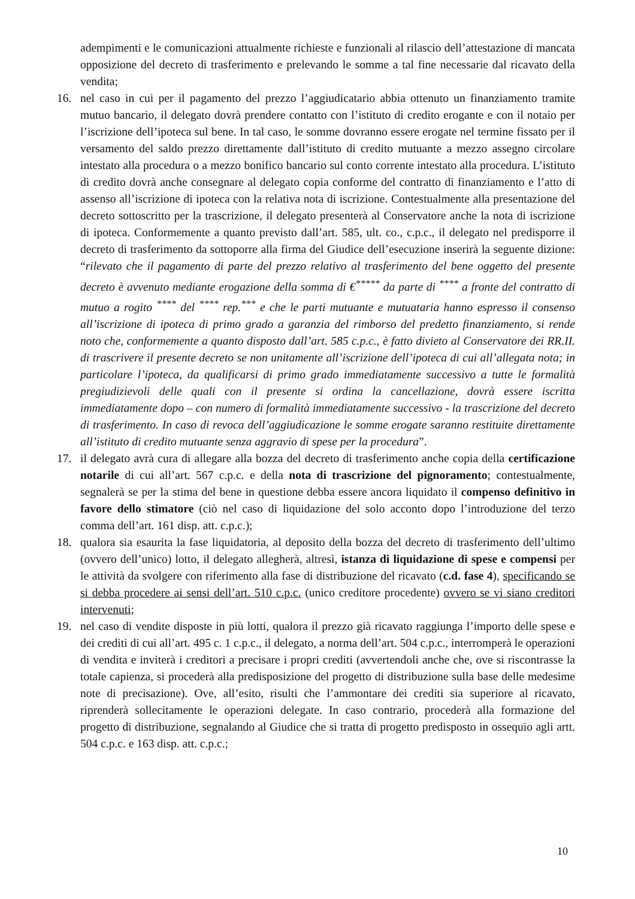adempimenti e le comunicazioni attualmente richieste e funzionali al rilascio dell’attestazione di mancata opposizione del decreto di trasferimento e prelevando le somme a tal fine necessarie dal ricavato della vendita;
16. nel caso in cui per il pagamento del prezzo l’aggiudicatario abbia ottenuto un finanziamento tramite mutuo bancario, il delegato dovrà prendere contatto con l’istituto di credito erogante e con il notaio per l’iscrizione dell’ipoteca sul bene. In tal caso, le somme dovranno essere erogate nel termine fissato per il versamento del saldo prezzo direttamente dall’istituto di credito mutuante a mezzo assegno circolare intestato alla procedura o a mezzo bonifico bancario sul conto corrente intestato alla procedura. L’istituto di credito dovrà anche consegnare al delegato copia conforme del contratto di finanziamento e l’atto di assenso all’iscrizione di ipoteca con la relativa nota di iscrizione. Contestualmente alla presentazione del decreto sottoscritto per la trascrizione, il delegato presenterà al Conservatore anche la nota di iscrizione di ipoteca. Conformemente a quanto previsto dall’art. 585, ult. co., c.p.c., il delegato nel predisporre il decreto di trasferimento da sottoporre alla firma del Giudice dell’esecuzione inserirà la seguente dizione: “rilevato che il pagamento di parte del prezzo relativo al trasferimento del bene oggetto del presente decreto è avvenuto mediante erogazione della somma di €<sup>*****</sup> da parte di <sup>****</sup> a fronte del contratto di mutuo a rogito <sup>****</sup> del <sup>****</sup> rep.<sup>***</sup> e che le parti mutuante e mutuataria hanno espresso il consenso all’iscrizione di ipoteca di primo grado a garanzia del rimborso del predetto finanziamento, si rende noto che, conformemente a quanto disposto dall’art. 585 c.p.c., è fatto divieto al Conservatore dei RR.II. di trascrivere il presente decreto se non unitamente all’iscrizione dell’ipoteca di cui all’allegata nota; in particolare l’ipoteca, da qualificarsi di primo grado immediatamente successivo a tutte le formalità pregiudizievoli delle quali con il presente si ordina la cancellazione, dovrà essere iscritta immediatamente dopo – con numero di formalità immediatamente successivo - la trascrizione del decreto di trasferimento. In caso di revoca dell’aggiudicazione le somme erogate saranno restituite direttamente all’istituto di credito mutuante senza aggravio di spese per la procedura”.
17. il delegato avrà cura di allegare alla bozza del decreto di trasferimento anche copia della certificazione notarile di cui all’art. 567 c.p.c. e della nota di trascrizione del pignoramento; contestualmente, segnalerà se per la stima del bene in questione debba essere ancora liquidato il compenso definitivo in favore dello stimatore (ciò nel caso di liquidazione del solo acconto dopo l’introduzione del terzo comma dell’art. 161 disp. att. c.p.c.);
18. qualora sia esaurita la fase liquidatoria, al deposito della bozza del decreto di trasferimento dell’ultimo (ovvero dell’unico) lotto, il delegato allegherà, altresì, istanza di liquidazione di spese e compensi per le attività da svolgere con riferimento alla fase di distribuzione del ricavato (c.d. fase 4), specificando se si debba procedere ai sensi dell’art. 510 c.p.c. (unico creditore procedente) ovvero se vi siano creditori intervenuti;
19. nel caso di vendite disposte in più lotti, qualora il prezzo già ricavato raggiunga l’importo delle spese e dei crediti di cui all’art. 495 c. 1 c.p.c., il delegato, a norma dell’art. 504 c.p.c., interromperà le operazioni di vendita e inviterà i creditori a precisare i propri crediti (avvertendoli anche che, ove si riscontrasse la totale capienza, si procederà alla predisposizione del progetto di distribuzione sulla base delle medesime note di precisazione). Ove, all’esito, risulti che l’ammontare dei crediti sia superiore al ricavato, riprenderà sollecitamente le operazioni delegate. In caso contrario, procederà alla formazione del progetto di distribuzione, segnalando al Giudice che si tratta di progetto predisposto in ossequio agli artt. 504 c.p.c. e 163 disp. att. c.p.c.;
10